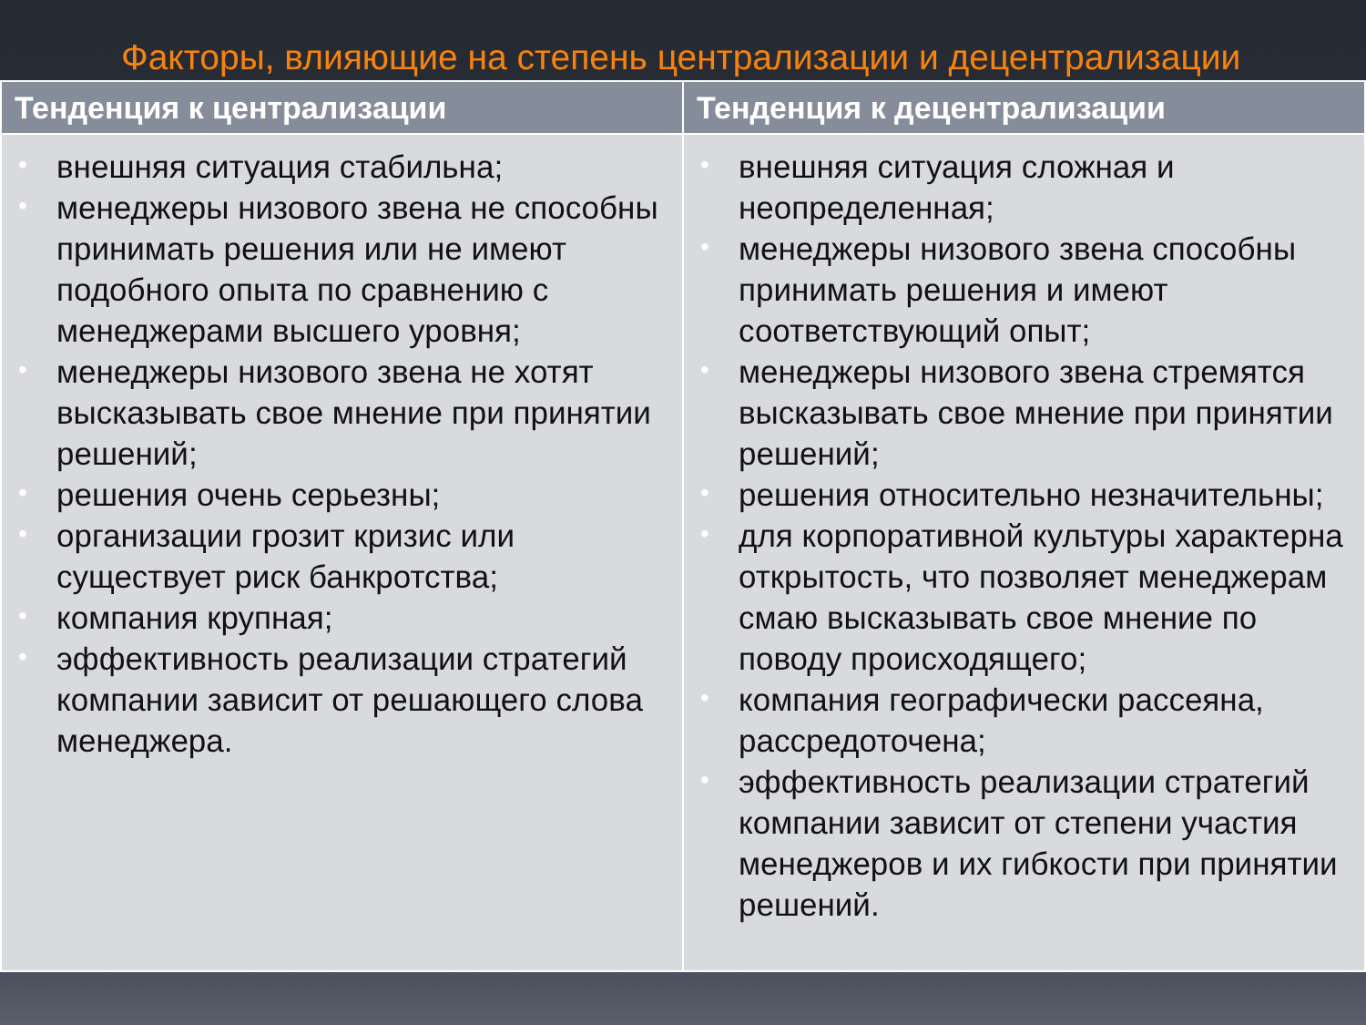Факторы, влияющие на степень централизации и децентрализации
| Тенденция к централизации | Тенденция к децентрализации |
| --- | --- |
| • внешняя ситуация стабильна; • менеджеры низового звена не способны принимать решения или не имеют подобного опыта по сравнению с менеджерами высшего уровня; • менеджеры низового звена не хотят высказывать свое мнение при принятии решений; • решения очень серьезны; • организации грозит кризис или существует риск банкротства; • компания крупная; • эффективность реализации стратегий компании зависит от решающего слова менеджера. | • внешняя ситуация сложная и неопределенная; • менеджеры низового звена способны принимать решения и имеют соответствующий опыт; • менеджеры низового звена стремятся высказывать свое мнение при принятии решений; • решения относительно незначительны; • для корпоративной культуры характерна открытость, что позволяет менеджерам смаю высказывать свое мнение по поводу происходящего; • компания географически рассеяна, рассредоточена; • эффективность реализации стратегий компании зависит от степени участия менеджеров и их гибкости при принятии решений. |